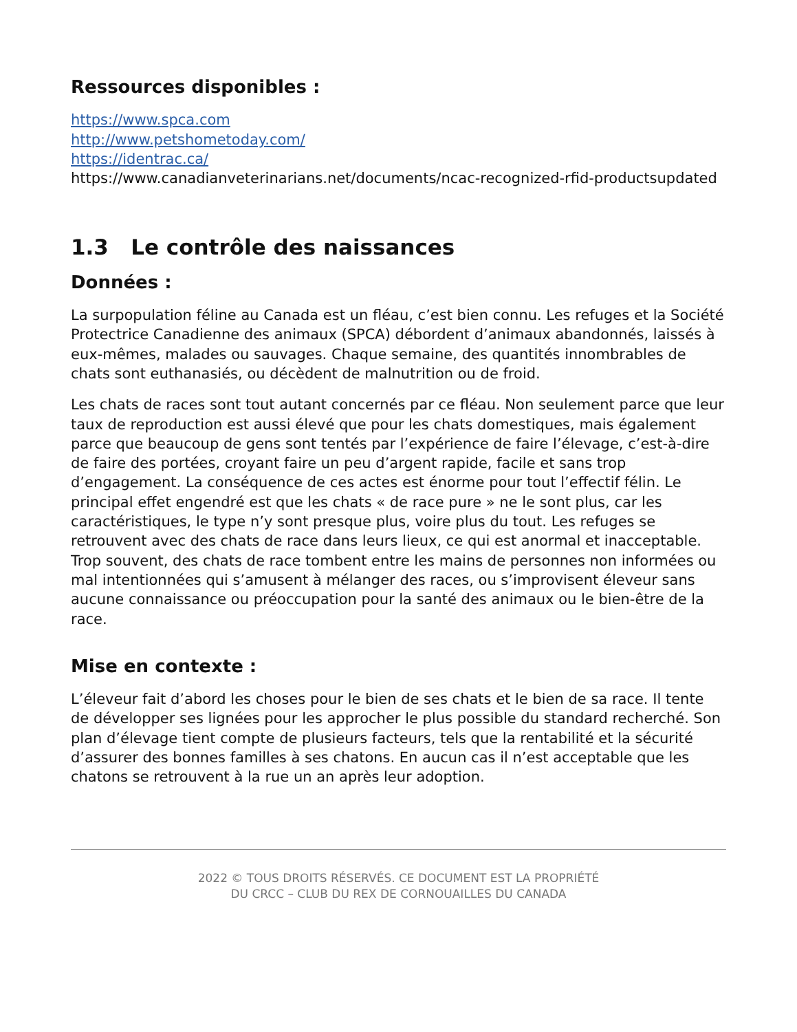Ressources disponibles :
https://www.spca.com
http://www.petshometoday.com/
https://identrac.ca/
https://www.canadianveterinarians.net/documents/ncac-recognized-rfid-productsupdated
1.3 Le contrôle des naissances
Données :
La surpopulation féline au Canada est un fléau, c’est bien connu. Les refuges et la Société Protectrice Canadienne des animaux (SPCA) débordent d’animaux abandonnés, laissés à eux-mêmes, malades ou sauvages. Chaque semaine, des quantités innombrables de chats sont euthanasiés, ou décèdent de malnutrition ou de froid.
Les chats de races sont tout autant concernés par ce fléau. Non seulement parce que leur taux de reproduction est aussi élevé que pour les chats domestiques, mais également parce que beaucoup de gens sont tentés par l’expérience de faire l’élevage, c’est-à-dire de faire des portées, croyant faire un peu d’argent rapide, facile et sans trop d’engagement. La conséquence de ces actes est énorme pour tout l’effectif félin. Le principal effet engendré est que les chats « de race pure » ne le sont plus, car les caractéristiques, le type n’y sont presque plus, voire plus du tout. Les refuges se retrouvent avec des chats de race dans leurs lieux, ce qui est anormal et inacceptable. Trop souvent, des chats de race tombent entre les mains de personnes non informées ou mal intentionnées qui s’amusent à mélanger des races, ou s’improvisent éleveur sans aucune connaissance ou préoccupation pour la santé des animaux ou le bien-être de la race.
Mise en contexte :
L’éleveur fait d’abord les choses pour le bien de ses chats et le bien de sa race. Il tente de développer ses lignées pour les approcher le plus possible du standard recherché. Son plan d’élevage tient compte de plusieurs facteurs, tels que la rentabilité et la sécurité d’assurer des bonnes familles à ses chatons. En aucun cas il n’est acceptable que les chatons se retrouvent à la rue un an après leur adoption.
2022 © TOUS DROITS RÉSERVÉS. CE DOCUMENT EST LA PROPRIÉTÉ
DU CRCC – CLUB DU REX DE CORNOUAILLES DU CANADA